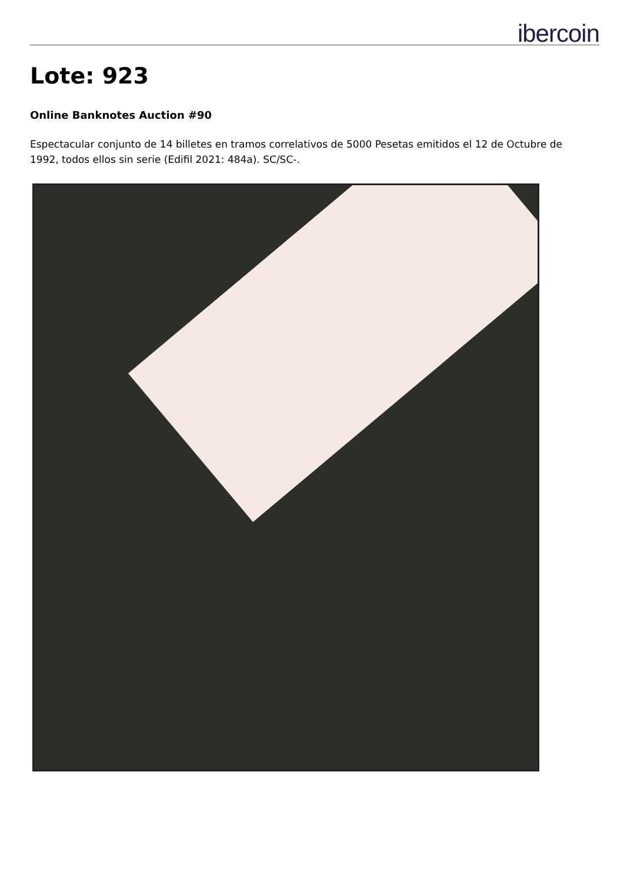ibercoin
Lote: 923
Online Banknotes Auction #90
Espectacular conjunto de 14 billetes en tramos correlativos de 5000 Pesetas emitidos el 12 de Octubre de 1992, todos ellos sin serie (Edifil 2021: 484a). SC/SC-.